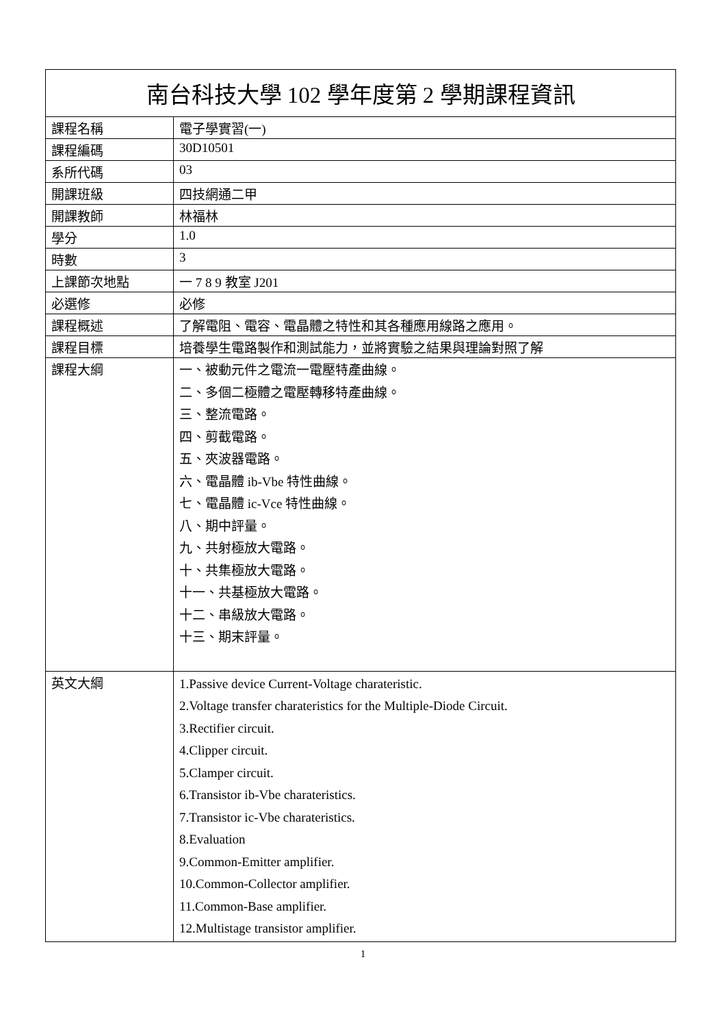| 南台科技大學 102 學年度第 2 學期課程資訊 | |
| --- | --- |
| 課程名稱 | 電子學實習(一) |
| 課程編碼 | 30D10501 |
| 系所代碼 | 03 |
| 開課班級 | 四技網通二甲 |
| 開課教師 | 林福林 |
| 學分 | 1.0 |
| 時數 | 3 |
| 上課節次地點 | 一 7 8 9 教室 J201 |
| 必選修 | 必修 |
| 課程概述 | 了解電阻、電容、電晶體之特性和其各種應用線路之應用。 |
| 課程目標 | 培養學生電路製作和測試能力，並將實驗之結果與理論對照了解 |
| 課程大綱 | 一、被動元件之電流一電壓特產曲線。 二、多個二極體之電壓轉移特產曲線。 三、整流電路。 四、剪截電路。 五、夾波器電路。 六、電晶體 ib-Vbe 特性曲線。 七、電晶體 ic-Vce 特性曲線。 八、期中評量。 九、共射極放大電路。 十、共集極放大電路。 十一、共基極放大電路。 十二、串級放大電路。 十三、期末評量。 |
| 英文大綱 | 1.Passive device Current-Voltage charateristic. 2.Voltage transfer charateristics for the Multiple-Diode Circuit. 3.Rectifier circuit. 4.Clipper circuit. 5.Clamper circuit. 6.Transistor ib-Vbe charateristics. 7.Transistor ic-Vbe charateristics. 8.Evaluation 9.Common-Emitter amplifier. 10.Common-Collector amplifier. 11.Common-Base amplifier. 12.Multistage transistor amplifier. |
1